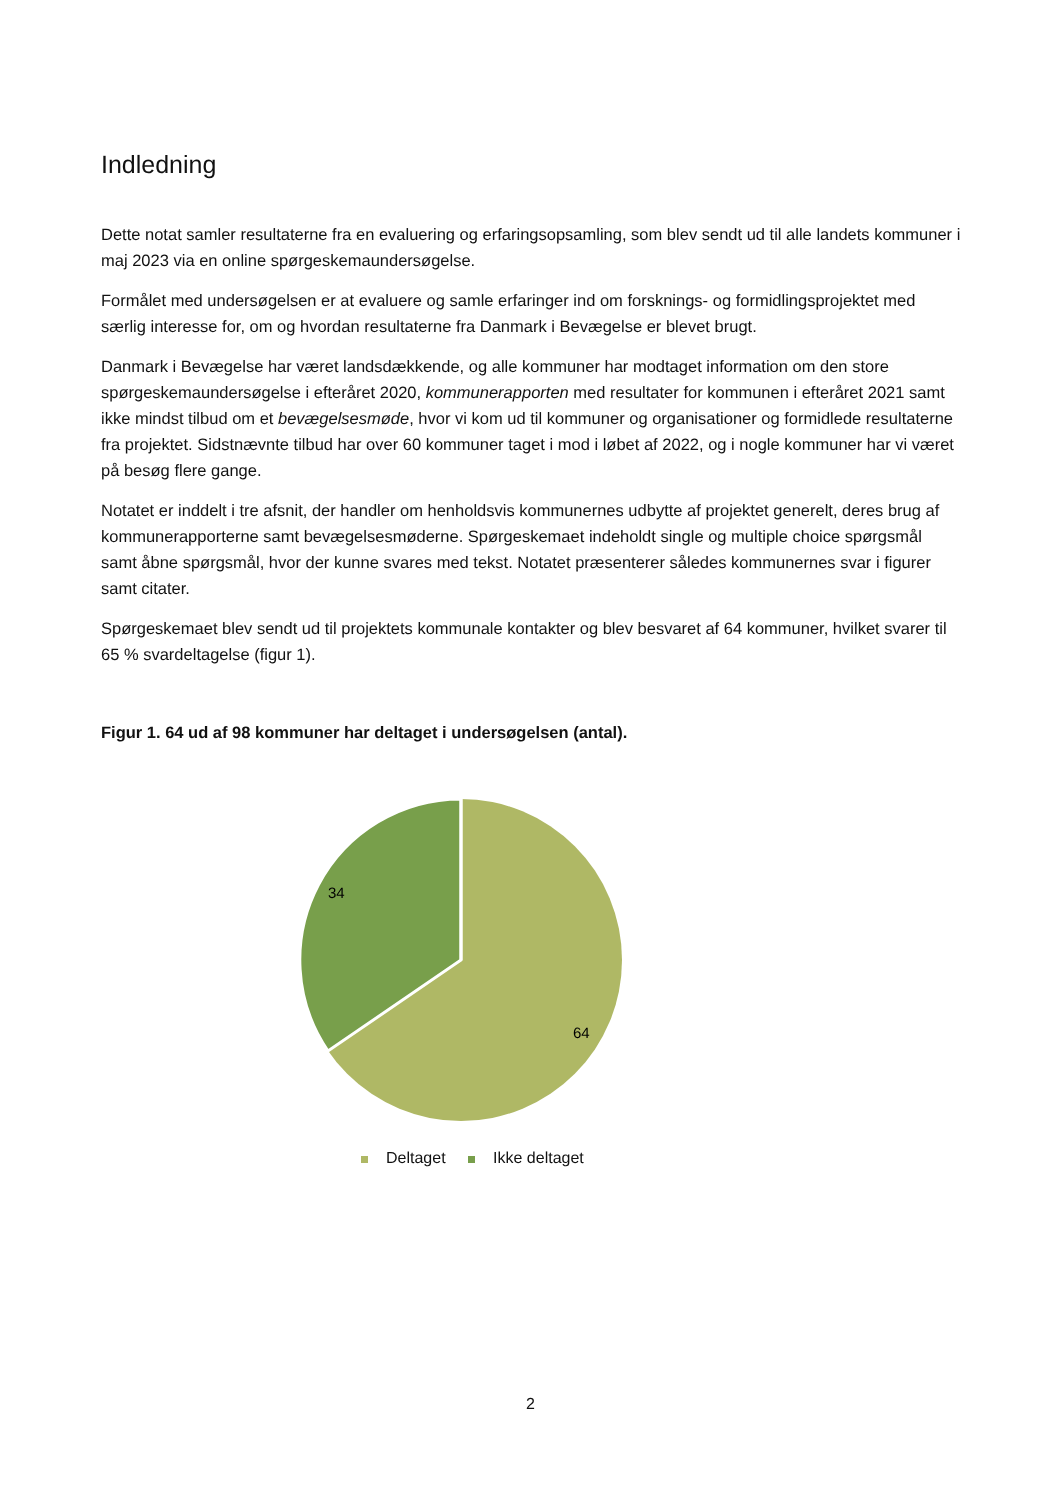Indledning
Dette notat samler resultaterne fra en evaluering og erfaringsopsamling, som blev sendt ud til alle landets kommuner i maj 2023 via en online spørgeskemaundersøgelse.
Formålet med undersøgelsen er at evaluere og samle erfaringer ind om forsknings- og formidlingsprojektet med særlig interesse for, om og hvordan resultaterne fra Danmark i Bevægelse er blevet brugt.
Danmark i Bevægelse har været landsdækkende, og alle kommuner har modtaget information om den store spørgeskemaundersøgelse i efteråret 2020, kommunerapporten med resultater for kommunen i efteråret 2021 samt ikke mindst tilbud om et bevægelsesmøde, hvor vi kom ud til kommuner og organisationer og formidlede resultaterne fra projektet. Sidstnævnte tilbud har over 60 kommuner taget i mod i løbet af 2022, og i nogle kommuner har vi været på besøg flere gange.
Notatet er inddelt i tre afsnit, der handler om henholdsvis kommunernes udbytte af projektet generelt, deres brug af kommunerapporterne samt bevægelsesmøderne. Spørgeskemaet indeholdt single og multiple choice spørgsmål samt åbne spørgsmål, hvor der kunne svares med tekst. Notatet præsenterer således kommunernes svar i figurer samt citater.
Spørgeskemaet blev sendt ud til projektets kommunale kontakter og blev besvaret af 64 kommuner, hvilket svarer til 65 % svardeltagelse (figur 1).
Figur 1. 64 ud af 98 kommuner har deltaget i undersøgelsen (antal).
34
64
Deltaget Ikke deltaget
2